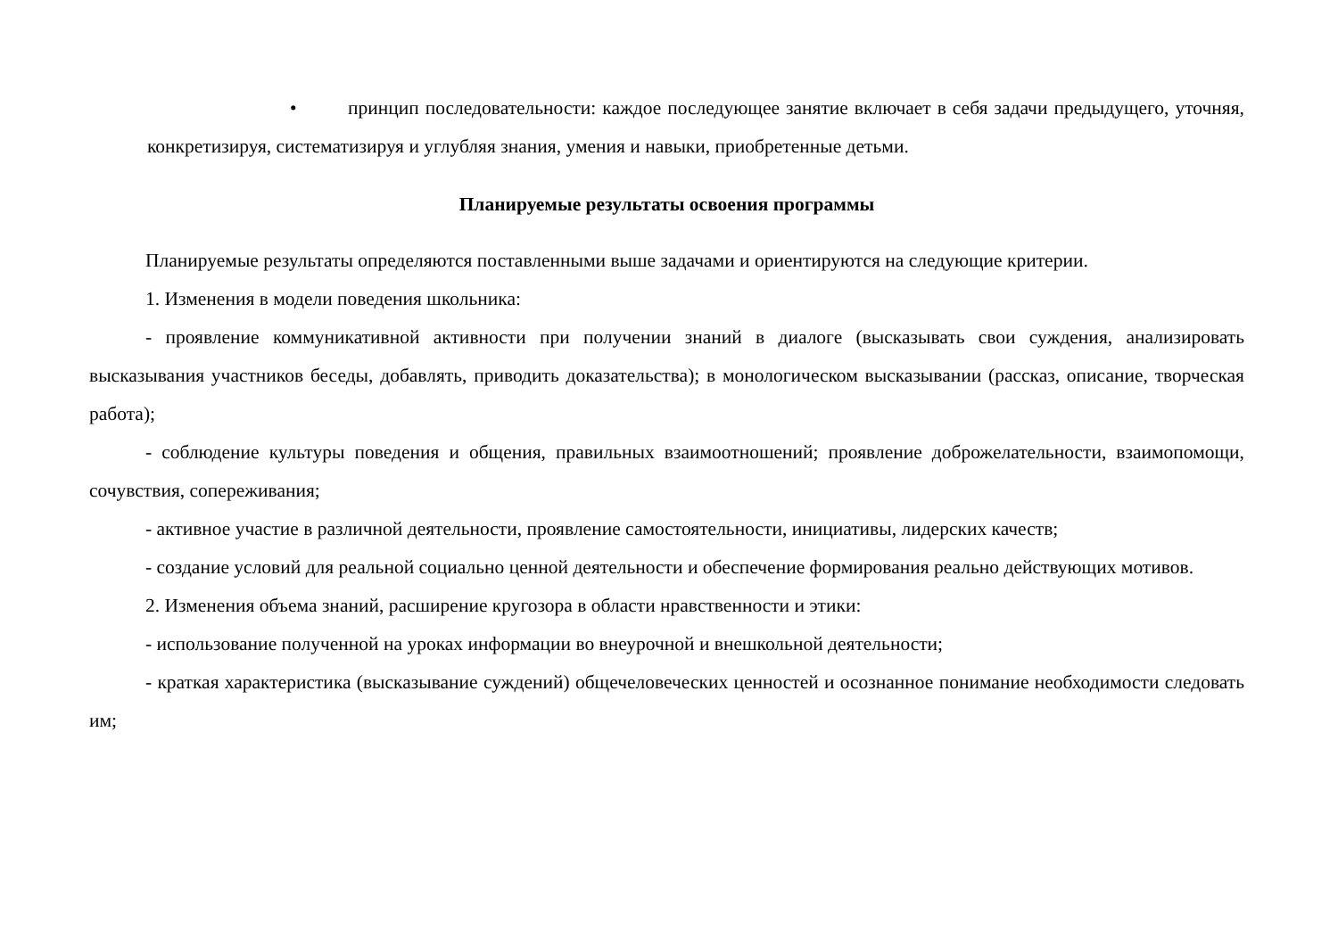• принцип последовательности: каждое последующее занятие включает в себя задачи предыдущего, уточняя, конкретизируя, систематизируя и углубляя знания, умения и навыки, приобретенные детьми.
Планируемые результаты освоения программы
Планируемые результаты определяются поставленными выше задачами и ориентируются на следующие критерии.
1. Изменения в модели поведения школьника:
- проявление коммуникативной активности при получении знаний в диалоге (высказывать свои суждения, анализировать высказывания участников беседы, добавлять, приводить доказательства); в монологическом высказывании (рассказ, описание, творческая работа);
- соблюдение культуры поведения и общения, правильных взаимоотношений; проявление доброжелательности, взаимопомощи, сочувствия, сопереживания;
- активное участие в различной деятельности, проявление самостоятельности, инициативы, лидерских качеств;
- создание условий для реальной социально ценной деятельности и обеспечение формирования реально действующих мотивов.
2. Изменения объема знаний, расширение кругозора в области нравственности и этики:
- использование полученной на уроках информации во внеурочной и внешкольной деятельности;
- краткая характеристика (высказывание суждений) общечеловеческих ценностей и осознанное понимание необходимости следовать им;